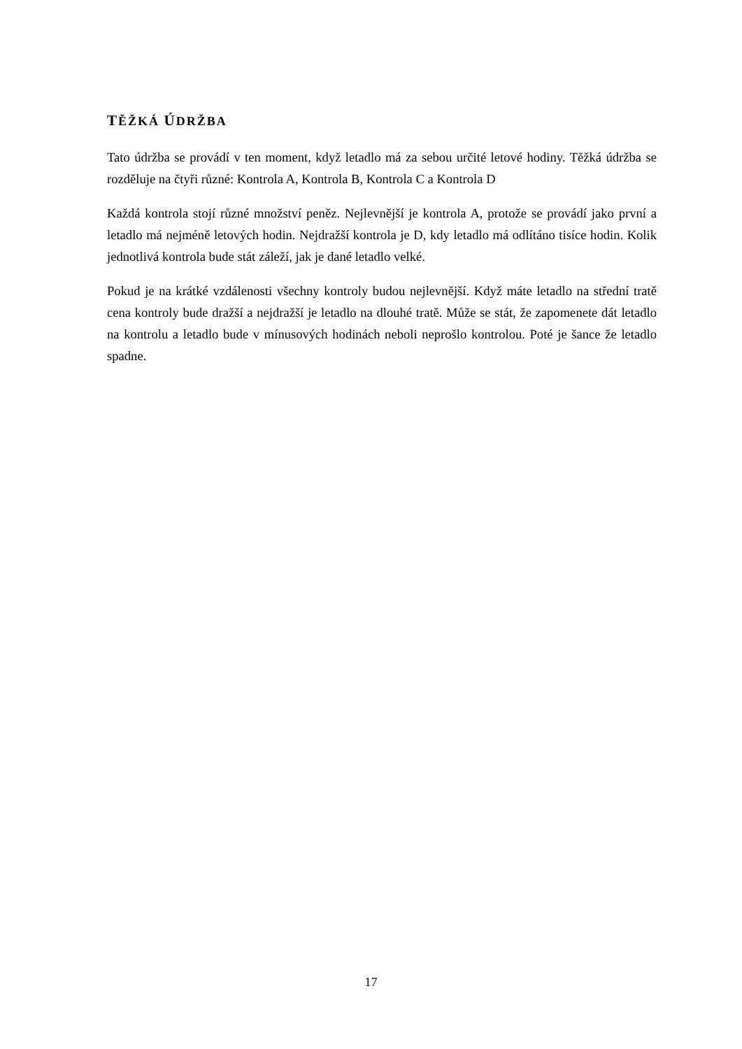TĚŽKÁ ÚDRŽBA
Tato údržba se provádí v ten moment, když letadlo má za sebou určité letové hodiny. Těžká údržba se rozděluje na čtyři různé: Kontrola A, Kontrola B, Kontrola C a Kontrola D
Každá kontrola stojí různé množství peněz. Nejlevnější je kontrola A, protože se provádí jako první a letadlo má nejméně letových hodin. Nejdražší kontrola je D, kdy letadlo má odlítáno tisíce hodin. Kolik jednotlivá kontrola bude stát záleží, jak je dané letadlo velké.
Pokud je na krátké vzdálenosti všechny kontroly budou nejlevnější. Když máte letadlo na střední tratě cena kontroly bude dražší a nejdražší je letadlo na dlouhé tratě. Může se stát, že zapomenete dát letadlo na kontrolu a letadlo bude v mínusových hodinách neboli neprošlo kontrolou. Poté je šance že letadlo spadne.
17